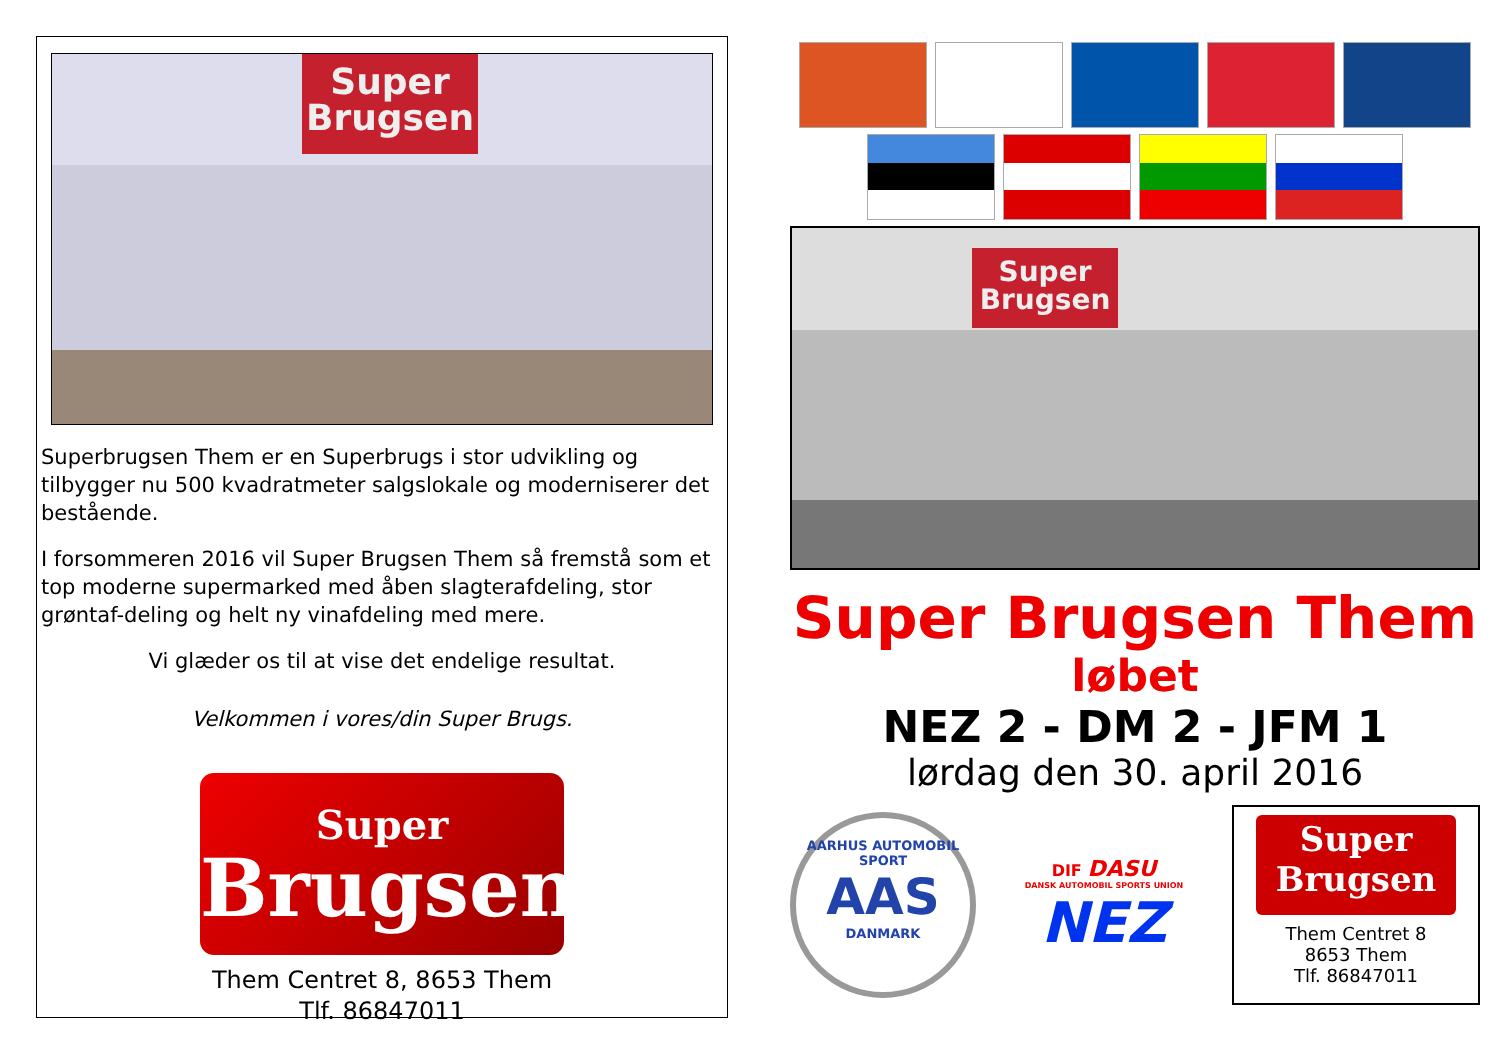Super
Brugsen
Superbrugsen Them er en Superbrugs i stor udvikling og tilbygger nu 500 kvadratmeter salgslokale og moderniserer det bestående.
I forsommeren 2016 vil Super Brugsen Them så fremstå som et top moderne supermarked med åben slagterafdeling, stor grøntaf-deling og helt ny vinafdeling med mere.
Vi glæder os til at vise det endelige resultat.
Velkommen i vores/din Super Brugs.
Super
Brugsen
Them Centret 8, 8653 Them
Tlf. 86847011
Super
Brugsen
Super Brugsen Them
løbet
NEZ 2 - DM 2 - JFM 1
lørdag den 30. april 2016
AARHUS AUTOMOBIL SPORT
AAS
DANMARK
DIF DASU
DANSK AUTOMOBIL SPORTS UNION
NEZ
Super
Brugsen
Them Centret 8
8653 Them
Tlf. 86847011